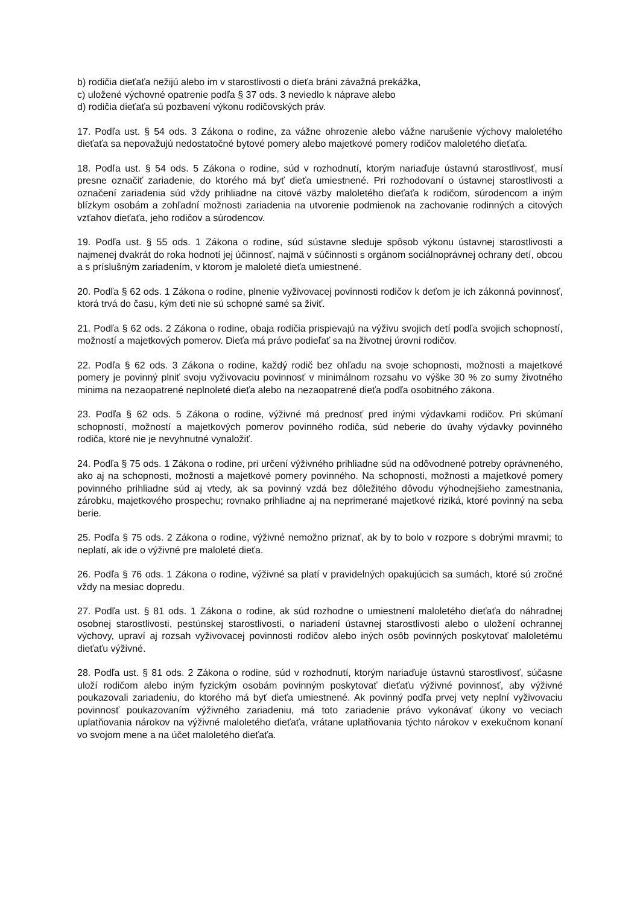b) rodičia dieťaťa nežijú alebo im v starostlivosti o dieťa bráni závažná prekážka,
c) uložené výchovné opatrenie podľa § 37 ods. 3 neviedlo k náprave alebo
d) rodičia dieťaťa sú pozbavení výkonu rodičovských práv.
17. Podľa ust. § 54 ods. 3 Zákona o rodine, za vážne ohrozenie alebo vážne narušenie výchovy maloletého dieťaťa sa nepovažujú nedostatočné bytové pomery alebo majetkové pomery rodičov maloletého dieťaťa.
18. Podľa ust. § 54 ods. 5 Zákona o rodine, súd v rozhodnutí, ktorým nariaďuje ústavnú starostlivosť, musí presne označiť zariadenie, do ktorého má byť dieťa umiestnené. Pri rozhodovaní o ústavnej starostlivosti a označení zariadenia súd vždy prihliadne na citové väzby maloletého dieťaťa k rodičom, súrodencom a iným blízkym osobám a zohľadní možnosti zariadenia na utvorenie podmienok na zachovanie rodinných a citových vzťahov dieťaťa, jeho rodičov a súrodencov.
19. Podľa ust. § 55 ods. 1 Zákona o rodine, súd sústavne sleduje spôsob výkonu ústavnej starostlivosti a najmenej dvakrát do roka hodnotí jej účinnosť, najmä v súčinnosti s orgánom sociálnoprávnej ochrany detí, obcou a s príslušným zariadením, v ktorom je maloleté dieťa umiestnené.
20. Podľa § 62 ods. 1 Zákona o rodine, plnenie vyživovacej povinnosti rodičov k deťom je ich zákonná povinnosť, ktorá trvá do času, kým deti nie sú schopné samé sa živiť.
21. Podľa § 62 ods. 2 Zákona o rodine, obaja rodičia prispievajú na výživu svojich detí podľa svojich schopností, možností a majetkových pomerov. Dieťa má právo podieľať sa na životnej úrovni rodičov.
22. Podľa § 62 ods. 3 Zákona o rodine, každý rodič bez ohľadu na svoje schopnosti, možnosti a majetkové pomery je povinný plniť svoju vyživovaciu povinnosť v minimálnom rozsahu vo výške 30 % zo sumy životného minima na nezaopatrené neplnoleté dieťa alebo na nezaopatrené dieťa podľa osobitného zákona.
23. Podľa § 62 ods. 5 Zákona o rodine, výživné má prednosť pred inými výdavkami rodičov. Pri skúmaní schopností, možností a majetkových pomerov povinného rodiča, súd neberie do úvahy výdavky povinného rodiča, ktoré nie je nevyhnutné vynaložiť.
24. Podľa § 75 ods. 1 Zákona o rodine, pri určení výživného prihliadne súd na odôvodnené potreby oprávneného, ako aj na schopnosti, možnosti a majetkové pomery povinného. Na schopnosti, možnosti a majetkové pomery povinného prihliadne súd aj vtedy, ak sa povinný vzdá bez dôležitého dôvodu výhodnejšieho zamestnania, zárobku, majetkového prospechu; rovnako prihliadne aj na neprimerané majetkové riziká, ktoré povinný na seba berie.
25. Podľa § 75 ods. 2 Zákona o rodine, výživné nemožno priznať, ak by to bolo v rozpore s dobrými mravmi; to neplatí, ak ide o výživné pre maloleté dieťa.
26. Podľa § 76 ods. 1 Zákona o rodine, výživné sa platí v pravidelných opakujúcich sa sumách, ktoré sú zročné vždy na mesiac dopredu.
27. Podľa ust. § 81 ods. 1 Zákona o rodine, ak súd rozhodne o umiestnení maloletého dieťaťa do náhradnej osobnej starostlivosti, pestúnskej starostlivosti, o nariadení ústavnej starostlivosti alebo o uložení ochrannej výchovy, upraví aj rozsah vyživovacej povinnosti rodičov alebo iných osôb povinných poskytovať maloletému dieťaťu výživné.
28. Podľa ust. § 81 ods. 2 Zákona o rodine, súd v rozhodnutí, ktorým nariaďuje ústavnú starostlivosť, súčasne uloží rodičom alebo iným fyzickým osobám povinným poskytovať dieťaťu výživné povinnosť, aby výživné poukazovali zariadeniu, do ktorého má byť dieťa umiestnené. Ak povinný podľa prvej vety neplní vyživovaciu povinnosť poukazovaním výživného zariadeniu, má toto zariadenie právo vykonávať úkony vo veciach uplatňovania nárokov na výživné maloletého dieťaťa, vrátane uplatňovania týchto nárokov v exekučnom konaní vo svojom mene a na účet maloletého dieťaťa.